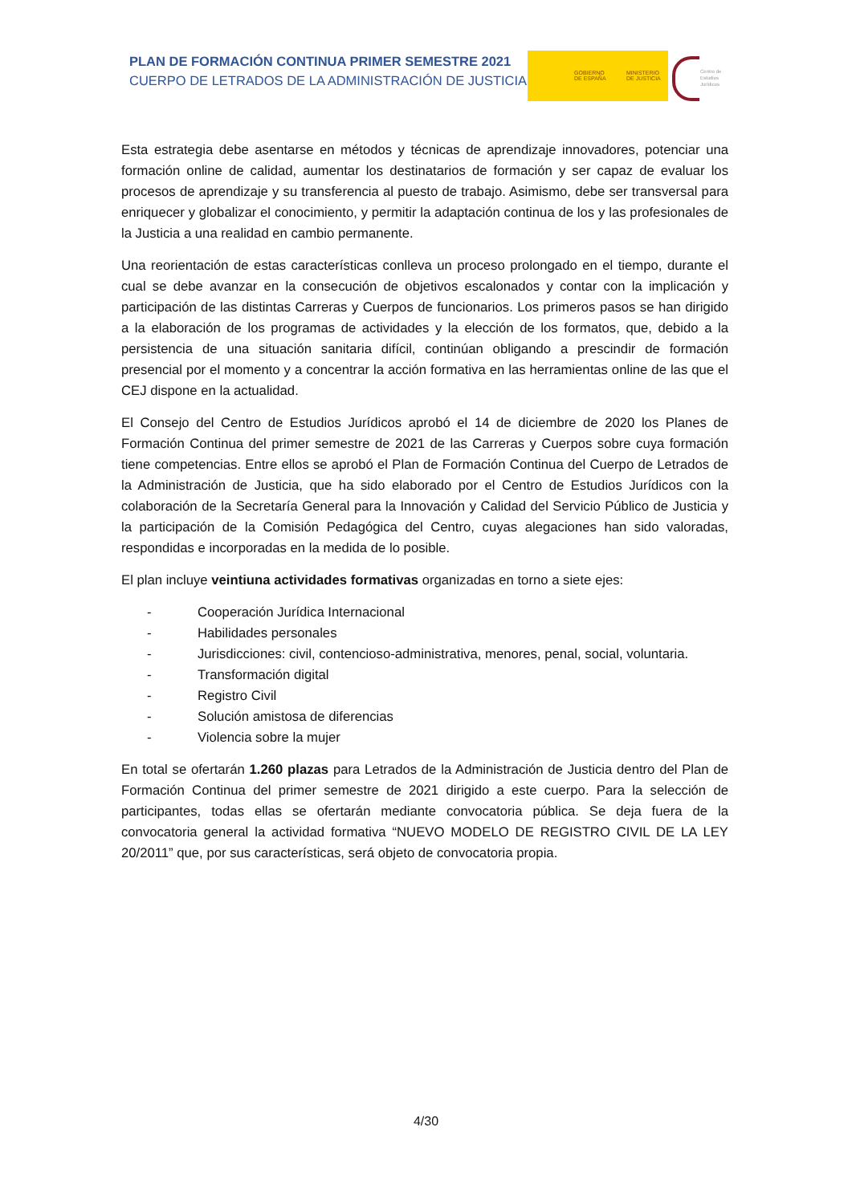PLAN DE FORMACIÓN CONTINUA PRIMER SEMESTRE 2021
CUERPO DE LETRADOS DE LA ADMINISTRACIÓN DE JUSTICIA
GOBIERNO
DE ESPAÑA
MINISTERIO
DE JUSTICIA
Centro de
Estudios
Jurídicos
Esta estrategia debe asentarse en métodos y técnicas de aprendizaje innovadores, potenciar una formación online de calidad, aumentar los destinatarios de formación y ser capaz de evaluar los procesos de aprendizaje y su transferencia al puesto de trabajo. Asimismo, debe ser transversal para enriquecer y globalizar el conocimiento, y permitir la adaptación continua de los y las profesionales de la Justicia a una realidad en cambio permanente.
Una reorientación de estas características conlleva un proceso prolongado en el tiempo, durante el cual se debe avanzar en la consecución de objetivos escalonados y contar con la implicación y participación de las distintas Carreras y Cuerpos de funcionarios. Los primeros pasos se han dirigido a la elaboración de los programas de actividades y la elección de los formatos, que, debido a la persistencia de una situación sanitaria difícil, continúan obligando a prescindir de formación presencial por el momento y a concentrar la acción formativa en las herramientas online de las que el CEJ dispone en la actualidad.
El Consejo del Centro de Estudios Jurídicos aprobó el 14 de diciembre de 2020 los Planes de Formación Continua del primer semestre de 2021 de las Carreras y Cuerpos sobre cuya formación tiene competencias. Entre ellos se aprobó el Plan de Formación Continua del Cuerpo de Letrados de la Administración de Justicia, que ha sido elaborado por el Centro de Estudios Jurídicos con la colaboración de la Secretaría General para la Innovación y Calidad del Servicio Público de Justicia y la participación de la Comisión Pedagógica del Centro, cuyas alegaciones han sido valoradas, respondidas e incorporadas en la medida de lo posible.
El plan incluye veintiuna actividades formativas organizadas en torno a siete ejes:
- Cooperación Jurídica Internacional
- Habilidades personales
- Jurisdicciones: civil, contencioso-administrativa, menores, penal, social, voluntaria.
- Transformación digital
- Registro Civil
- Solución amistosa de diferencias
- Violencia sobre la mujer
En total se ofertarán 1.260 plazas para Letrados de la Administración de Justicia dentro del Plan de Formación Continua del primer semestre de 2021 dirigido a este cuerpo. Para la selección de participantes, todas ellas se ofertarán mediante convocatoria pública. Se deja fuera de la convocatoria general la actividad formativa “NUEVO MODELO DE REGISTRO CIVIL DE LA LEY 20/2011” que, por sus características, será objeto de convocatoria propia.
4/30